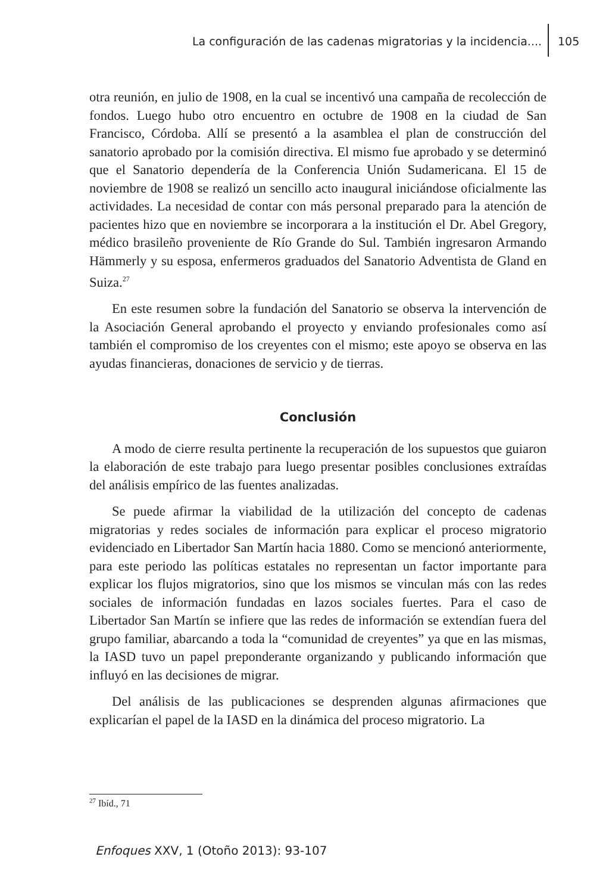La configuración de las cadenas migratorias y la incidencia.... 105
otra reunión, en julio de 1908, en la cual se incentivó una campaña de recolección de fondos. Luego hubo otro encuentro en octubre de 1908 en la ciudad de San Francisco, Córdoba. Allí se presentó a la asamblea el plan de construcción del sanatorio aprobado por la comisión directiva. El mismo fue aprobado y se determinó que el Sanatorio dependería de la Conferencia Unión Sudamericana. El 15 de noviembre de 1908 se realizó un sencillo acto inaugural iniciándose oficialmente las actividades. La necesidad de contar con más personal preparado para la atención de pacientes hizo que en noviembre se incorporara a la institución el Dr. Abel Gregory, médico brasileño proveniente de Río Grande do Sul. También ingresaron Armando Hämmerly y su esposa, enfermeros graduados del Sanatorio Adventista de Gland en Suiza.<sup>27</sup>
En este resumen sobre la fundación del Sanatorio se observa la intervención de la Asociación General aprobando el proyecto y enviando profesionales como así también el compromiso de los creyentes con el mismo; este apoyo se observa en las ayudas financieras, donaciones de servicio y de tierras.
Conclusión
A modo de cierre resulta pertinente la recuperación de los supuestos que guiaron la elaboración de este trabajo para luego presentar posibles conclusiones extraídas del análisis empírico de las fuentes analizadas.
Se puede afirmar la viabilidad de la utilización del concepto de cadenas migratorias y redes sociales de información para explicar el proceso migratorio evidenciado en Libertador San Martín hacia 1880. Como se mencionó anteriormente, para este periodo las políticas estatales no representan un factor importante para explicar los flujos migratorios, sino que los mismos se vinculan más con las redes sociales de información fundadas en lazos sociales fuertes. Para el caso de Libertador San Martín se infiere que las redes de información se extendían fuera del grupo familiar, abarcando a toda la “comunidad de creyentes” ya que en las mismas, la IASD tuvo un papel preponderante organizando y publicando información que influyó en las decisiones de migrar.
Del análisis de las publicaciones se desprenden algunas afirmaciones que explicarían el papel de la IASD en la dinámica del proceso migratorio. La
<sup>27</sup> Ibíd., 71
Enfoques XXV, 1 (Otoño 2013): 93-107